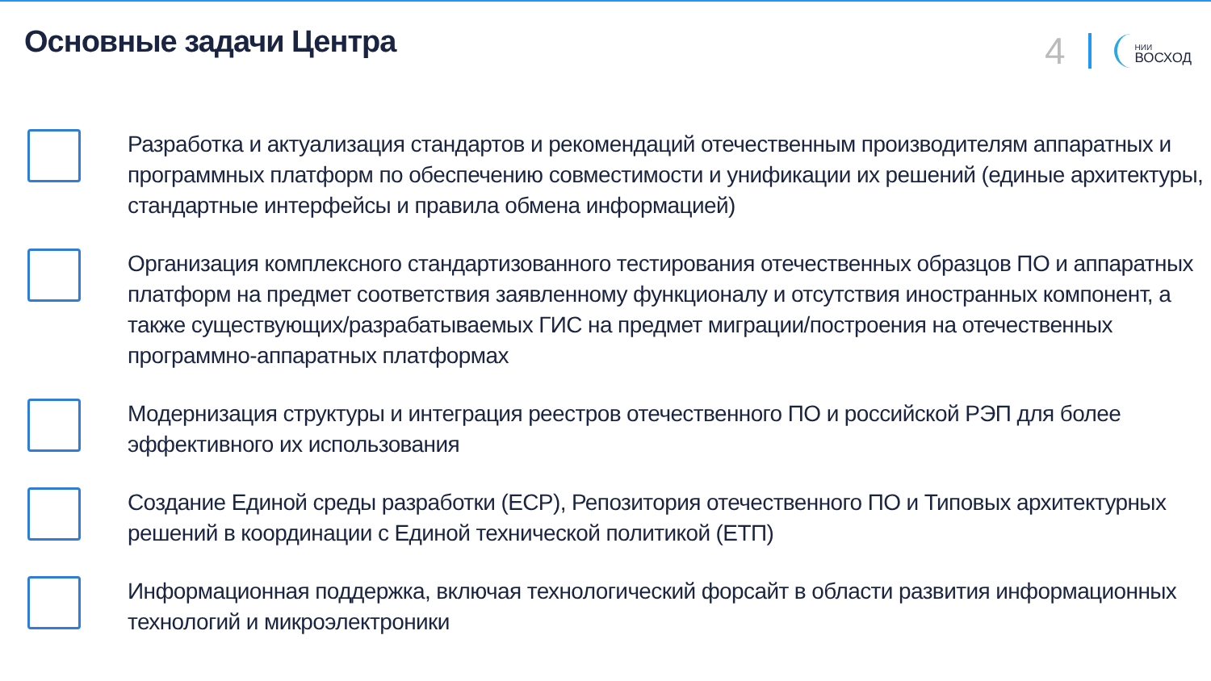Основные задачи Центра
4
НИИ
ВОСХОД
Разработка и актуализация стандартов и рекомендаций отечественным производителям аппаратных и программных платформ по обеспечению совместимости и унификации их решений (единые архитектуры, стандартные интерфейсы и правила обмена информацией)
Организация комплексного стандартизованного тестирования отечественных образцов ПО и аппаратных платформ на предмет соответствия заявленному функционалу и отсутствия иностранных компонент, а также существующих/разрабатываемых ГИС на предмет миграции/построения на отечественных программно-аппаратных платформах
Модернизация структуры и интеграция реестров отечественного ПО и российской РЭП для более эффективного их использования
Создание Единой среды разработки (ЕСР), Репозитория отечественного ПО и Типовых архитектурных решений в координации с Единой технической политикой (ЕТП)
Информационная поддержка, включая технологический форсайт в области развития информационных технологий и микроэлектроники